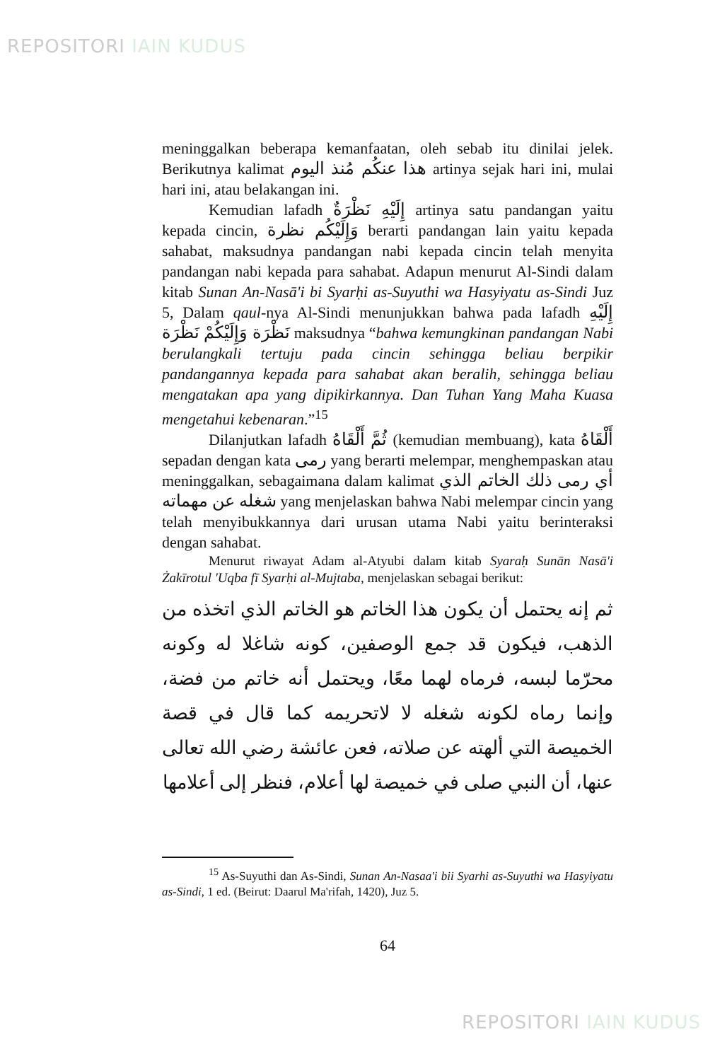REPOSITORI IAIN KUDUS
meninggalkan beberapa kemanfaatan, oleh sebab itu dinilai jelek. Berikutnya kalimat هذا عنكُم مُنذ اليوم artinya sejak hari ini, mulai hari ini, atau belakangan ini.
Kemudian lafadh إِلَيْهِ نَظْرَةٌ artinya satu pandangan yaitu kepada cincin, وَإِلَيْكُم نظرة berarti pandangan lain yaitu kepada sahabat, maksudnya pandangan nabi kepada cincin telah menyita pandangan nabi kepada para sahabat. Adapun menurut Al-Sindi dalam kitab Sunan An-Nasā'i bi Syarḥi as-Suyuthi wa Hasyiyatu as-Sindi Juz 5, Dalam qaul-nya Al-Sindi menunjukkan bahwa pada lafadh إِلَيْهِ نَظْرَة وَإِلَيْكُمْ نَظْرَة maksudnya “bahwa kemungkinan pandangan Nabi berulangkali tertuju pada cincin sehingga beliau berpikir pandangannya kepada para sahabat akan beralih, sehingga beliau mengatakan apa yang dipikirkannya. Dan Tuhan Yang Maha Kuasa mengetahui kebenaran.”<sup>15</sup>
Dilanjutkan lafadh ثُمَّ أَلْقَاهُ (kemudian membuang), kata أَلْقَاهُ sepadan dengan kata رمى yang berarti melempar, menghempaskan atau meninggalkan, sebagaimana dalam kalimat أي رمى ذلك الخاتم الذي شغله عن مهماته yang menjelaskan bahwa Nabi melempar cincin yang telah menyibukkannya dari urusan utama Nabi yaitu berinteraksi dengan sahabat.
Menurut riwayat Adam al-Atyubi dalam kitab Syaraḥ Sunān Nasā'i Żakīrotul 'Uqba fī Syarḥi al-Mujtaba, menjelaskan sebagai berikut:
ثم إنه يحتمل أن يكون هذا الخاتم هو الخاتم الذي اتخذه من الذهب، فيكون قد جمع الوصفين، كونه شاغلا له وكونه محرّما لبسه، فرماه لهما معًا، ويحتمل أنه خاتم من فضة، وإنما رماه لكونه شغله لا لاتحريمه كما قال في قصة الخميصة التي ألهته عن صلاته، فعن عائشة رضي الله تعالى عنها، أن النبي صلى في خميصة لها أعلام، فنظر إلى أعلامها
<sup>15</sup> As-Suyuthi dan As-Sindi, Sunan An-Nasaa'i bii Syarhi as-Suyuthi wa Hasyiyatu as-Sindi, 1 ed. (Beirut: Daarul Ma'rifah, 1420), Juz 5.
64
REPOSITORI IAIN KUDUS